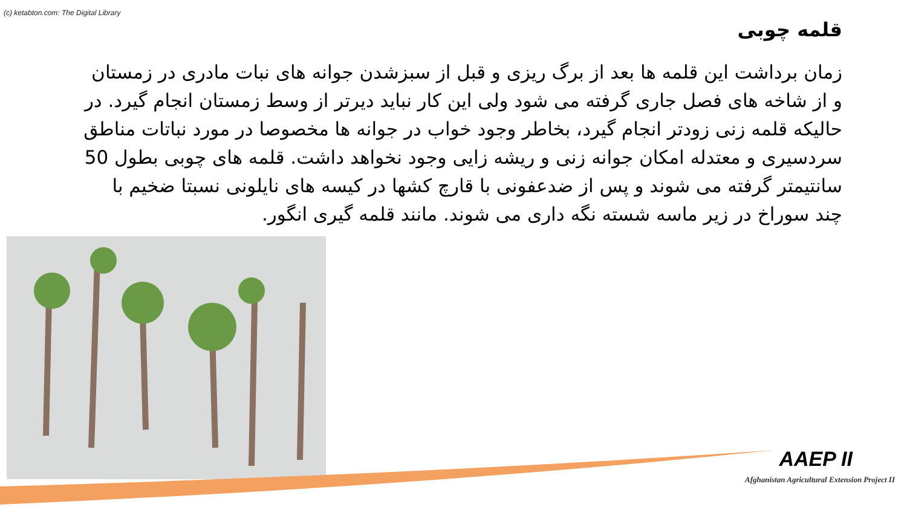(c) ketabton.com: The Digital Library
قلمه چوبی
زمان برداشت این قلمه ها بعد از برگ ریزی و قبل از سبزشدن جوانه های نبات مادری در زمستان و از شاخه های فصل جاری گرفته می شود ولی این کار نباید دیرتر از وسط زمستان انجام گیرد. در حالیکه قلمه زنی زودتر انجام گیرد، بخاطر وجود خواب در جوانه ها مخصوصا در مورد نباتات مناطق سردسیری و معتدله امکان جوانه زنی و ریشه زایی وجود نخواهد داشت. قلمه های چوبی بطول 50 سانتیمتر گرفته می شوند و پس از ضدعفونی با قارچ کشها در کیسه های نایلونی نسبتا ضخیم با چند سوراخ در زیر ماسه شسته نگه داری می شوند. مانند قلمه گیری انگور.
AAEP II
Afghanistan Agricultural Extension Project II